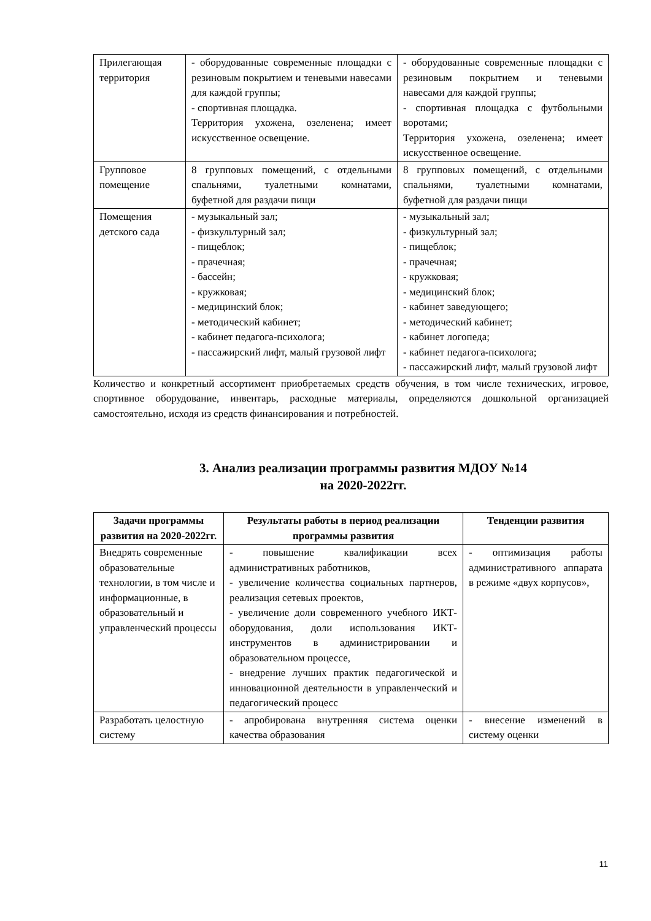| Прилегающая территория | - оборудованные современные площадки с резиновым покрытием и теневыми навесами для каждой группы; - спортивная площадка. Территория ухожена, озеленена; имеет искусственное освещение. | - оборудованные современные площадки с резиновым покрытием и теневыми навесами для каждой группы; - спортивная площадка с футбольными воротами; Территория ухожена, озеленена; имеет искусственное освещение. |
| Групповое помещение | 8 групповых помещений, с отдельными спальнями, туалетными комнатами, буфетной для раздачи пищи | 8 групповых помещений, с отдельными спальнями, туалетными комнатами, буфетной для раздачи пищи |
| Помещения детского сада | - музыкальный зал; - физкультурный зал; - пищеблок; - прачечная; - бассейн; - кружковая; - медицинский блок; - методический кабинет; - кабинет педагога-психолога; - пассажирский лифт, малый грузовой лифт | - музыкальный зал; - физкультурный зал; - пищеблок; - прачечная; - кружковая; - медицинский блок; - кабинет заведующего; - методический кабинет; - кабинет логопеда; - кабинет педагога-психолога; - пассажирский лифт, малый грузовой лифт |
Количество и конкретный ассортимент приобретаемых средств обучения, в том числе технических, игровое, спортивное оборудование, инвентарь, расходные материалы, определяются дошкольной организацией самостоятельно, исходя из средств финансирования и потребностей.
3. Анализ реализации программы развития МДОУ №14
на 2020-2022гг.
| Задачи программы развития на 2020-2022гг. | Результаты работы в период реализации программы развития | Тенденции развития |
| --- | --- | --- |
| Внедрять современные образовательные технологии, в том числе и информационные, в образовательный и управленческий процессы | - повышение квалификации всех административных работников, - увеличение количества социальных партнеров, реализация сетевых проектов, - увеличение доли современного учебного ИКТ-оборудования, доли использования ИКТ-инструментов в администрировании и образовательном процессе, - внедрение лучших практик педагогической и инновационной деятельности в управленческий и педагогический процесс | - оптимизация работы административного аппарата в режиме «двух корпусов», |
| Разработать целостную систему | - апробирована внутренняя система оценки качества образования | - внесение изменений в систему оценки |
11